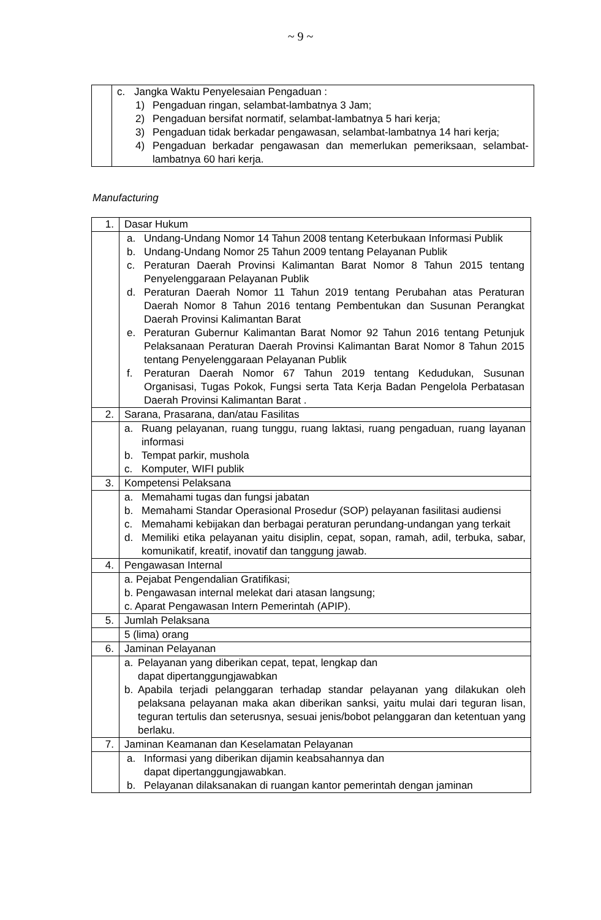~ 9 ~
| | c. Jangka Waktu Penyelesaian Pengaduan : 1) Pengaduan ringan, selambat-lambatnya 3 Jam; 2) Pengaduan bersifat normatif, selambat-lambatnya 5 hari kerja; 3) Pengaduan tidak berkadar pengawasan, selambat-lambatnya 14 hari kerja; 4) Pengaduan berkadar pengawasan dan memerlukan pemeriksaan, selambat-lambatnya 60 hari kerja. |
Manufacturing
| 1. | Dasar Hukum |
| | a. Undang-Undang Nomor 14 Tahun 2008 tentang Keterbukaan Informasi Publik b. Undang-Undang Nomor 25 Tahun 2009 tentang Pelayanan Publik c. Peraturan Daerah Provinsi Kalimantan Barat Nomor 8 Tahun 2015 tentang Penyelenggaraan Pelayanan Publik d. Peraturan Daerah Nomor 11 Tahun 2019 tentang Perubahan atas Peraturan Daerah Nomor 8 Tahun 2016 tentang Pembentukan dan Susunan Perangkat Daerah Provinsi Kalimantan Barat e. Peraturan Gubernur Kalimantan Barat Nomor 92 Tahun 2016 tentang Petunjuk Pelaksanaan Peraturan Daerah Provinsi Kalimantan Barat Nomor 8 Tahun 2015 tentang Penyelenggaraan Pelayanan Publik f. Peraturan Daerah Nomor 67 Tahun 2019 tentang Kedudukan, Susunan Organisasi, Tugas Pokok, Fungsi serta Tata Kerja Badan Pengelola Perbatasan Daerah Provinsi Kalimantan Barat . |
| 2. | Sarana, Prasarana, dan/atau Fasilitas |
| | a. Ruang pelayanan, ruang tunggu, ruang laktasi, ruang pengaduan, ruang layanan informasi b. Tempat parkir, mushola c. Komputer, WIFI publik |
| 3. | Kompetensi Pelaksana |
| | a. Memahami tugas dan fungsi jabatan b. Memahami Standar Operasional Prosedur (SOP) pelayanan fasilitasi audiensi c. Memahami kebijakan dan berbagai peraturan perundang-undangan yang terkait d. Memiliki etika pelayanan yaitu disiplin, cepat, sopan, ramah, adil, terbuka, sabar, komunikatif, kreatif, inovatif dan tanggung jawab. |
| 4. | Pengawasan Internal |
| | a. Pejabat Pengendalian Gratifikasi; b. Pengawasan internal melekat dari atasan langsung; c. Aparat Pengawasan Intern Pemerintah (APIP). |
| 5. | Jumlah Pelaksana |
| | 5 (lima) orang |
| 6. | Jaminan Pelayanan |
| | a. Pelayanan yang diberikan cepat, tepat, lengkap dan dapat dipertanggungjawabkan b. Apabila terjadi pelanggaran terhadap standar pelayanan yang dilakukan oleh pelaksana pelayanan maka akan diberikan sanksi, yaitu mulai dari teguran lisan, teguran tertulis dan seterusnya, sesuai jenis/bobot pelanggaran dan ketentuan yang berlaku. |
| 7. | Jaminan Keamanan dan Keselamatan Pelayanan |
| | a. Informasi yang diberikan dijamin keabsahannya dan dapat dipertanggungjawabkan. b. Pelayanan dilaksanakan di ruangan kantor pemerintah dengan jaminan |